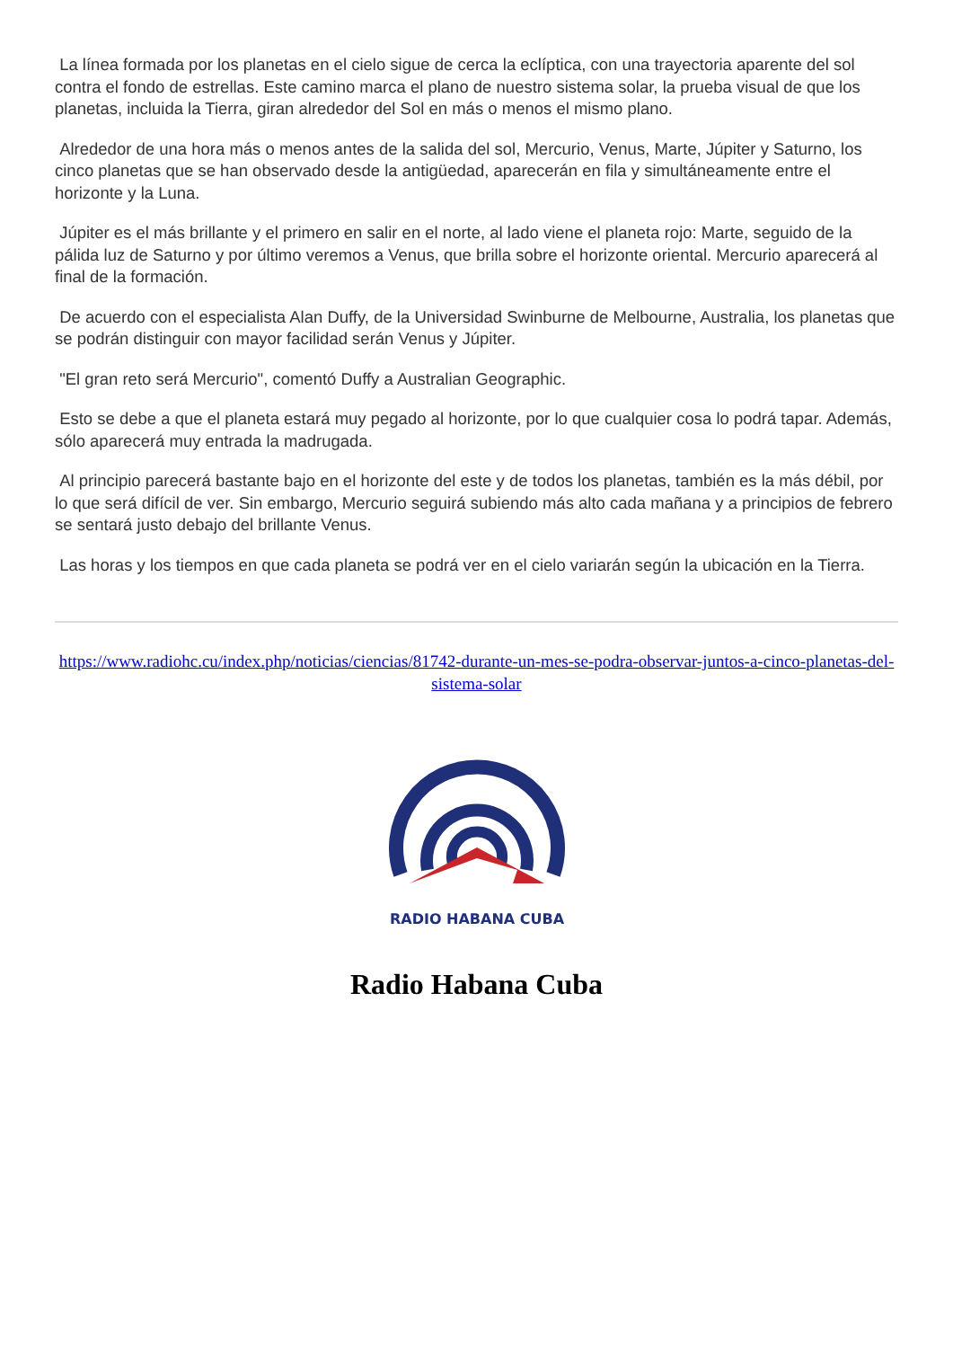La línea formada por los planetas en el cielo sigue de cerca la eclíptica, con una trayectoria aparente del sol contra el fondo de estrellas. Este camino marca el plano de nuestro sistema solar, la prueba visual de que los planetas, incluida la Tierra, giran alrededor del Sol en más o menos el mismo plano.
Alrededor de una hora más o menos antes de la salida del sol, Mercurio, Venus, Marte, Júpiter y Saturno, los cinco planetas que se han observado desde la antigüedad, aparecerán en fila y simultáneamente entre el horizonte y la Luna.
Júpiter es el más brillante y el primero en salir en el norte, al lado viene el planeta rojo: Marte, seguido de la pálida luz de Saturno y por último veremos a Venus, que brilla sobre el horizonte oriental. Mercurio aparecerá al final de la formación.
De acuerdo con el especialista Alan Duffy, de la Universidad Swinburne de Melbourne, Australia, los planetas que se podrán distinguir con mayor facilidad serán Venus y Júpiter.
"El gran reto será Mercurio", comentó Duffy a Australian Geographic.
Esto se debe a que el planeta estará muy pegado al horizonte, por lo que cualquier cosa lo podrá tapar. Además, sólo aparecerá muy entrada la madrugada.
Al principio parecerá bastante bajo en el horizonte del este y de todos los planetas, también es la más débil, por lo que será difícil de ver. Sin embargo, Mercurio seguirá subiendo más alto cada mañana y a principios de febrero se sentará justo debajo del brillante Venus.
Las horas y los tiempos en que cada planeta se podrá ver en el cielo variarán según la ubicación en la Tierra.
https://www.radiohc.cu/index.php/noticias/ciencias/81742-durante-un-mes-se-podra-observar-juntos-a-cinco-planetas-del-sistema-solar
RADIO HABANA CUBA
Radio Habana Cuba